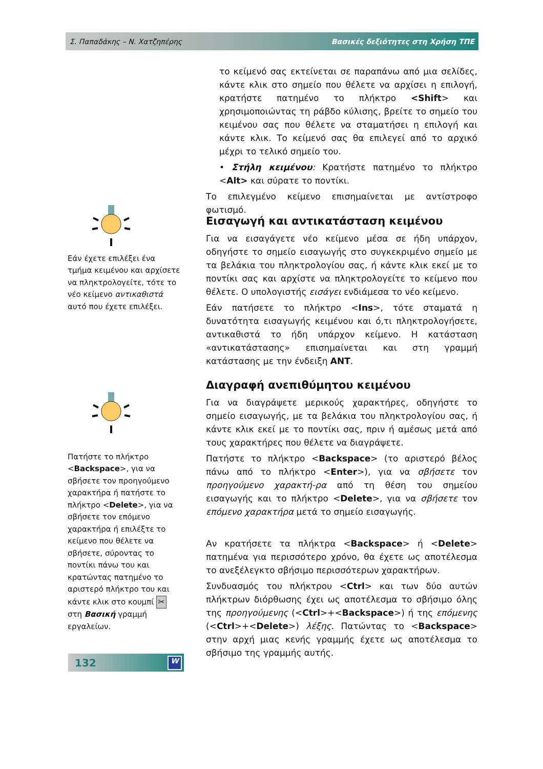Σ. Παπαδάκης – Ν. Χατζηπέρης Βασικές δεξιότητες στη Χρήση ΤΠΕ
το κείμενό σας εκτείνεται σε παραπάνω από μια σελίδες, κάντε κλικ στο σημείο που θέλετε να αρχίσει η επιλογή, κρατήστε πατημένο το πλήκτρο <Shift> και χρησιμοποιώντας τη ράβδο κύλισης, βρείτε το σημείο του κειμένου σας που θέλετε να σταματήσει η επιλογή και κάντε κλικ. Το κείμενό σας θα επιλεγεί από το αρχικό μέχρι το τελικό σημείο του.
• Στήλη κειμένου: Κρατήστε πατημένο το πλήκτρο <Alt> και σύρατε το ποντίκι.
Το επιλεγμένο κείμενο επισημαίνεται με αντίστροφο φωτισμό.
Εάν έχετε επιλέξει ένα τμήμα κειμένου και αρχίσετε να πληκτρολογείτε, τότε το νέο κείμενο αντικαθιστά αυτό που έχετε επιλέξει.
Εισαγωγή και αντικατάσταση κειμένου
Για να εισαγάγετε νέο κείμενο μέσα σε ήδη υπάρχον, οδηγήστε το σημείο εισαγωγής στο συγκεκριμένο σημείο με τα βελάκια του πληκτρολογίου σας, ή κάντε κλικ εκεί με το ποντίκι σας και αρχίστε να πληκτρολογείτε το κείμενο που θέλετε. Ο υπολογιστής εισάγει ενδιάμεσα το νέο κείμενο.
Εάν πατήσετε το πλήκτρο <Ins>, τότε σταματά η δυνατότητα εισαγωγής κειμένου και ό,τι πληκτρολογήσετε, αντικαθιστά το ήδη υπάρχον κείμενο. Η κατάσταση «αντικατάστασης» επισημαίνεται και στη γραμμή κατάστασης με την ένδειξη ΑΝΤ.
Πατήστε το πλήκτρο <Backspace>, για να σβήσετε τον προηγούμενο χαρακτήρα ή πατήστε το πλήκτρο <Delete>, για να σβήσετε τον επόμενο χαρακτήρα ή επιλέξτε το κείμενο που θέλετε να σβήσετε, σύροντας το ποντίκι πάνω του και κρατώντας πατημένο το αριστερό πλήκτρο του και κάντε κλικ στο κουμπί ✂ στη Βασική γραμμή εργαλείων.
Διαγραφή ανεπιθύμητου κειμένου
Για να διαγράψετε μερικούς χαρακτήρες, οδηγήστε το σημείο εισαγωγής, με τα βελάκια του πληκτρολογίου σας, ή κάντε κλικ εκεί με το ποντίκι σας, πριν ή αμέσως μετά από τους χαρακτήρες που θέλετε να διαγράψετε.
Πατήστε το πλήκτρο <Backspace> (το αριστερό βέλος πάνω από το πλήκτρο <Enter>), για να σβήσετε τον προηγούμενο χαρακτή-ρα από τη θέση του σημείου εισαγωγής και το πλήκτρο <Delete>, για να σβήσετε τον επόμενο χαρακτήρα μετά το σημείο εισαγωγής.
Αν κρατήσετε τα πλήκτρα <Backspace> ή <Delete> πατημένα για περισσότερο χρόνο, θα έχετε ως αποτέλεσμα το ανεξέλεγκτο σβήσιμο περισσότερων χαρακτήρων.
Συνδυασμός του πλήκτρου <Ctrl> και των δύο αυτών πλήκτρων διόρθωσης έχει ως αποτέλεσμα το σβήσιμο όλης της προηγούμενης (<Ctrl>+<Backspace>) ή της επόμενης (<Ctrl>+<Delete>) λέξης. Πατώντας το <Backspace> στην αρχή μιας κενής γραμμής έχετε ως αποτέλεσμα το σβήσιμο της γραμμής αυτής.
132
W